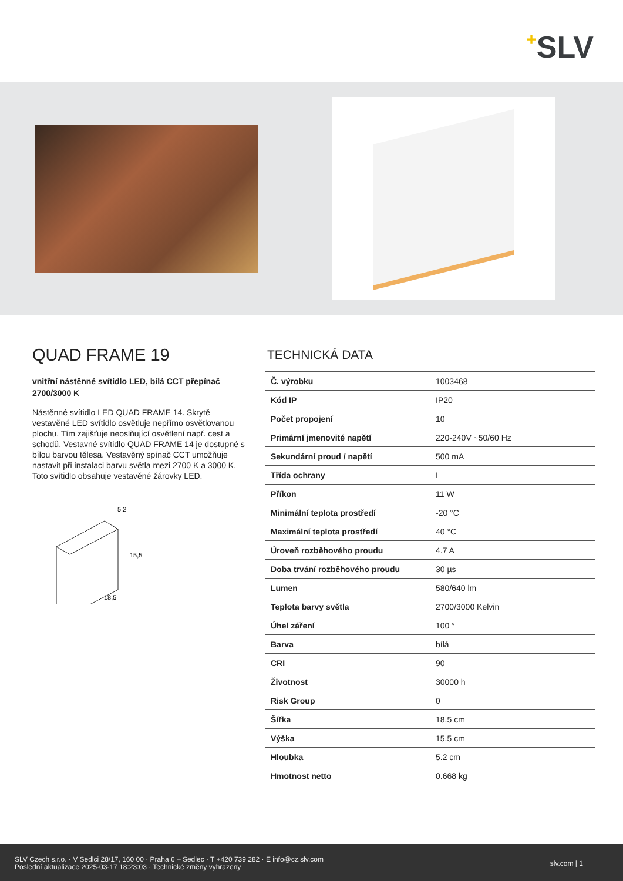+SLV
QUAD FRAME 19
vnitřní nástěnné svítidlo LED, bílá CCT přepínač 2700/3000 K
Nástěnné svítidlo LED QUAD FRAME 14. Skrytě vestavěné LED svítidlo osvětluje nepřímo osvětlovanou plochu. Tím zajišťuje neoslňující osvětlení např. cest a schodů. Vestavné svítidlo QUAD FRAME 14 je dostupné s bílou barvou tělesa. Vestavěný spínač CCT umožňuje nastavit při instalaci barvu světla mezi 2700 K a 3000 K. Toto svítidlo obsahuje vestavěné žárovky LED.
5,2
15,5
18,5
TECHNICKÁ DATA
| Č. výrobku | 1003468 |
| Kód IP | IP20 |
| Počet propojení | 10 |
| Primární jmenovité napětí | 220-240V ~50/60 Hz |
| Sekundární proud / napětí | 500 mA |
| Třída ochrany | I |
| Příkon | 11 W |
| Minimální teplota prostředí | -20 °C |
| Maximální teplota prostředí | 40 °C |
| Úroveň rozběhového proudu | 4.7 A |
| Doba trvání rozběhového proudu | 30 µs |
| Lumen | 580/640 lm |
| Teplota barvy světla | 2700/3000 Kelvin |
| Úhel záření | 100 ° |
| Barva | bílá |
| CRI | 90 |
| Životnost | 30000 h |
| Risk Group | 0 |
| Šířka | 18.5 cm |
| Výška | 15.5 cm |
| Hloubka | 5.2 cm |
| Hmotnost netto | 0.668 kg |
SLV Czech s.r.o. · V Sedlci 28/17, 160 00 · Praha 6 – Sedlec · T +420 739 282 · E info@cz.slv.com
Poslední aktualizace 2025-03-17 18:23:03 · Technické změny vyhrazeny
slv.com | 1